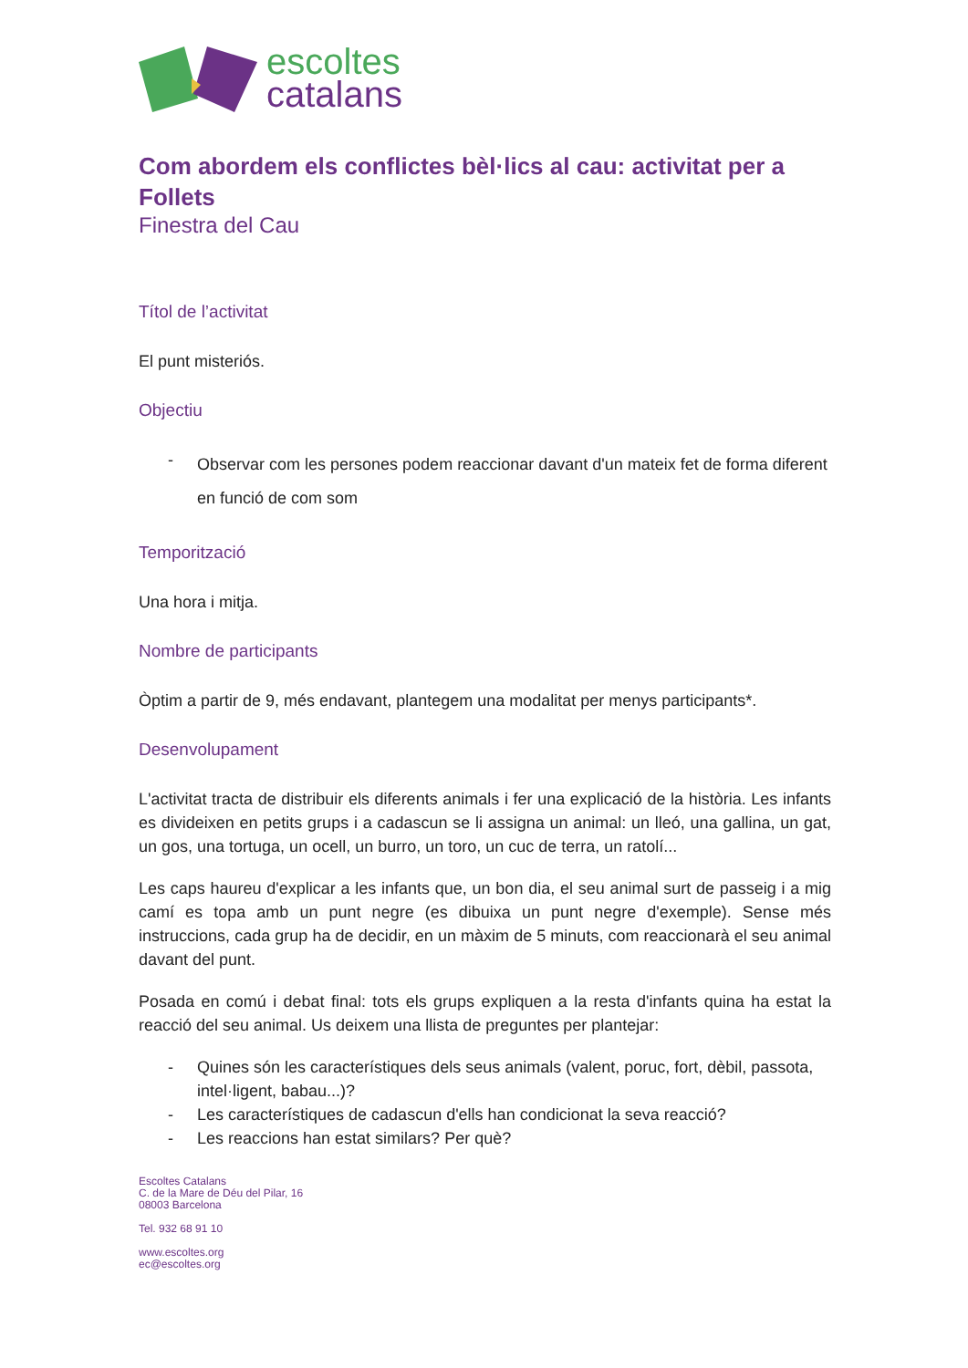escoltes
catalans
Com abordem els conflictes bèl·lics al cau: activitat per a Follets
Finestra del Cau
Títol de l’activitat
El punt misteriós.
Objectiu
- Observar com les persones podem reaccionar davant d'un mateix fet de forma diferent en funció de com som
Temporització
Una hora i mitja.
Nombre de participants
Òptim a partir de 9, més endavant, plantegem una modalitat per menys participants*.
Desenvolupament
L'activitat tracta de distribuir els diferents animals i fer una explicació de la història. Les infants es divideixen en petits grups i a cadascun se li assigna un animal: un lleó, una gallina, un gat, un gos, una tortuga, un ocell, un burro, un toro, un cuc de terra, un ratolí...
Les caps haureu d'explicar a les infants que, un bon dia, el seu animal surt de passeig i a mig camí es topa amb un punt negre (es dibuixa un punt negre d'exemple). Sense més instruccions, cada grup ha de decidir, en un màxim de 5 minuts, com reaccionarà el seu animal davant del punt.
Posada en comú i debat final: tots els grups expliquen a la resta d'infants quina ha estat la reacció del seu animal. Us deixem una llista de preguntes per plantejar:
- Quines són les característiques dels seus animals (valent, poruc, fort, dèbil, passota, intel·ligent, babau...)?
- Les característiques de cadascun d'ells han condicionat la seva reacció?
- Les reaccions han estat similars? Per què?
Escoltes Catalans
C. de la Mare de Déu del Pilar, 16
08003 Barcelona
Tel. 932 68 91 10
www.escoltes.org
ec@escoltes.org